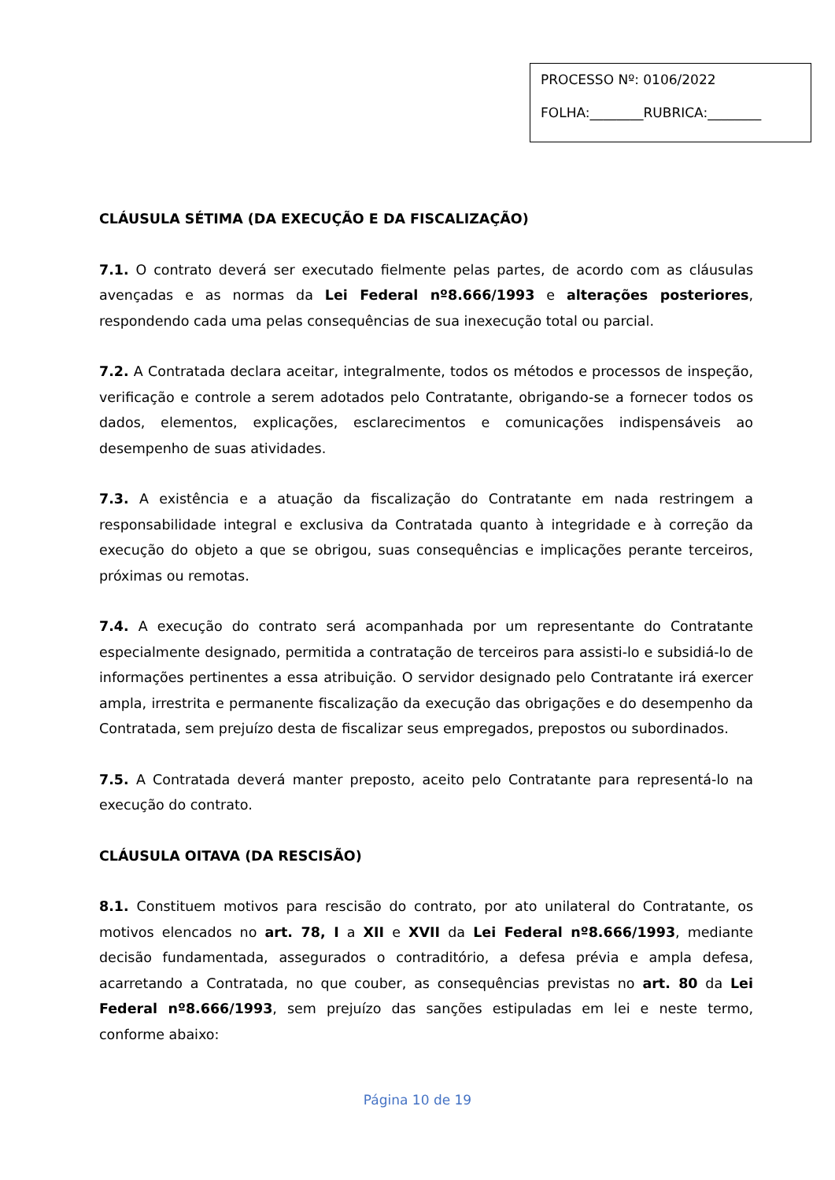PROCESSO Nº: 0106/2022
FOLHA:________RUBRICA:________
CLÁUSULA SÉTIMA (DA EXECUÇÃO E DA FISCALIZAÇÃO)
7.1. O contrato deverá ser executado fielmente pelas partes, de acordo com as cláusulas avençadas e as normas da Lei Federal nº8.666/1993 e alterações posteriores, respondendo cada uma pelas consequências de sua inexecução total ou parcial.
7.2. A Contratada declara aceitar, integralmente, todos os métodos e processos de inspeção, verificação e controle a serem adotados pelo Contratante, obrigando-se a fornecer todos os dados, elementos, explicações, esclarecimentos e comunicações indispensáveis ao desempenho de suas atividades.
7.3. A existência e a atuação da fiscalização do Contratante em nada restringem a responsabilidade integral e exclusiva da Contratada quanto à integridade e à correção da execução do objeto a que se obrigou, suas consequências e implicações perante terceiros, próximas ou remotas.
7.4. A execução do contrato será acompanhada por um representante do Contratante especialmente designado, permitida a contratação de terceiros para assisti-lo e subsidiá-lo de informações pertinentes a essa atribuição. O servidor designado pelo Contratante irá exercer ampla, irrestrita e permanente fiscalização da execução das obrigações e do desempenho da Contratada, sem prejuízo desta de fiscalizar seus empregados, prepostos ou subordinados.
7.5. A Contratada deverá manter preposto, aceito pelo Contratante para representá-lo na execução do contrato.
CLÁUSULA OITAVA (DA RESCISÃO)
8.1. Constituem motivos para rescisão do contrato, por ato unilateral do Contratante, os motivos elencados no art. 78, I a XII e XVII da Lei Federal nº8.666/1993, mediante decisão fundamentada, assegurados o contraditório, a defesa prévia e ampla defesa, acarretando a Contratada, no que couber, as consequências previstas no art. 80 da Lei Federal nº8.666/1993, sem prejuízo das sanções estipuladas em lei e neste termo, conforme abaixo:
Página 10 de 19